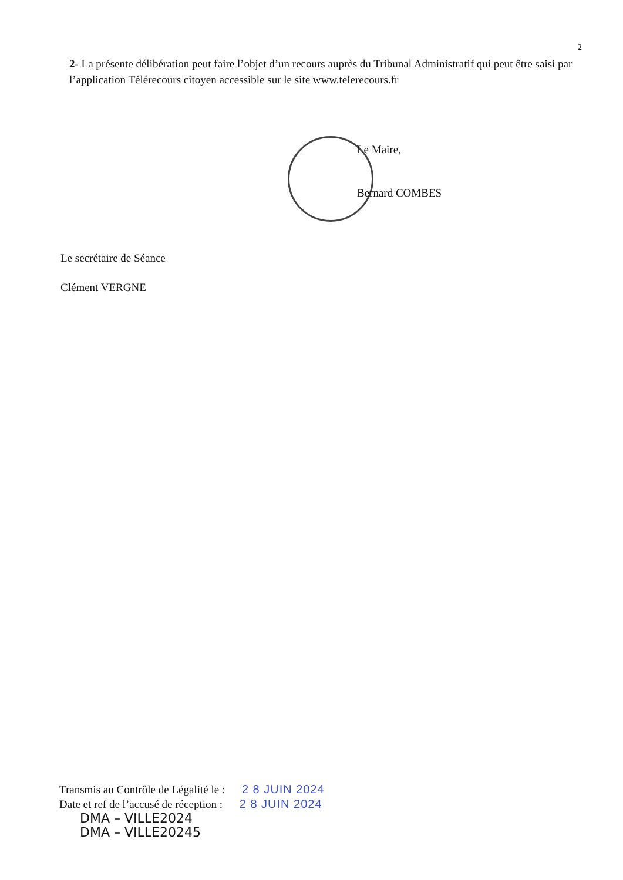2
2- La présente délibération peut faire l’objet d’un recours auprès du Tribunal Administratif qui peut être saisi par l’application Télérecours citoyen accessible sur le site www.telerecours.fr
Le Maire,
Bernard COMBES
Le secrétaire de Séance
Clément VERGNE
Transmis au Contrôle de Légalité le : 2 8 JUIN 2024
Date et ref de l’accusé de réception : 2 8 JUIN 2024
DMA – VILLE2024
DMA – VILLE20245